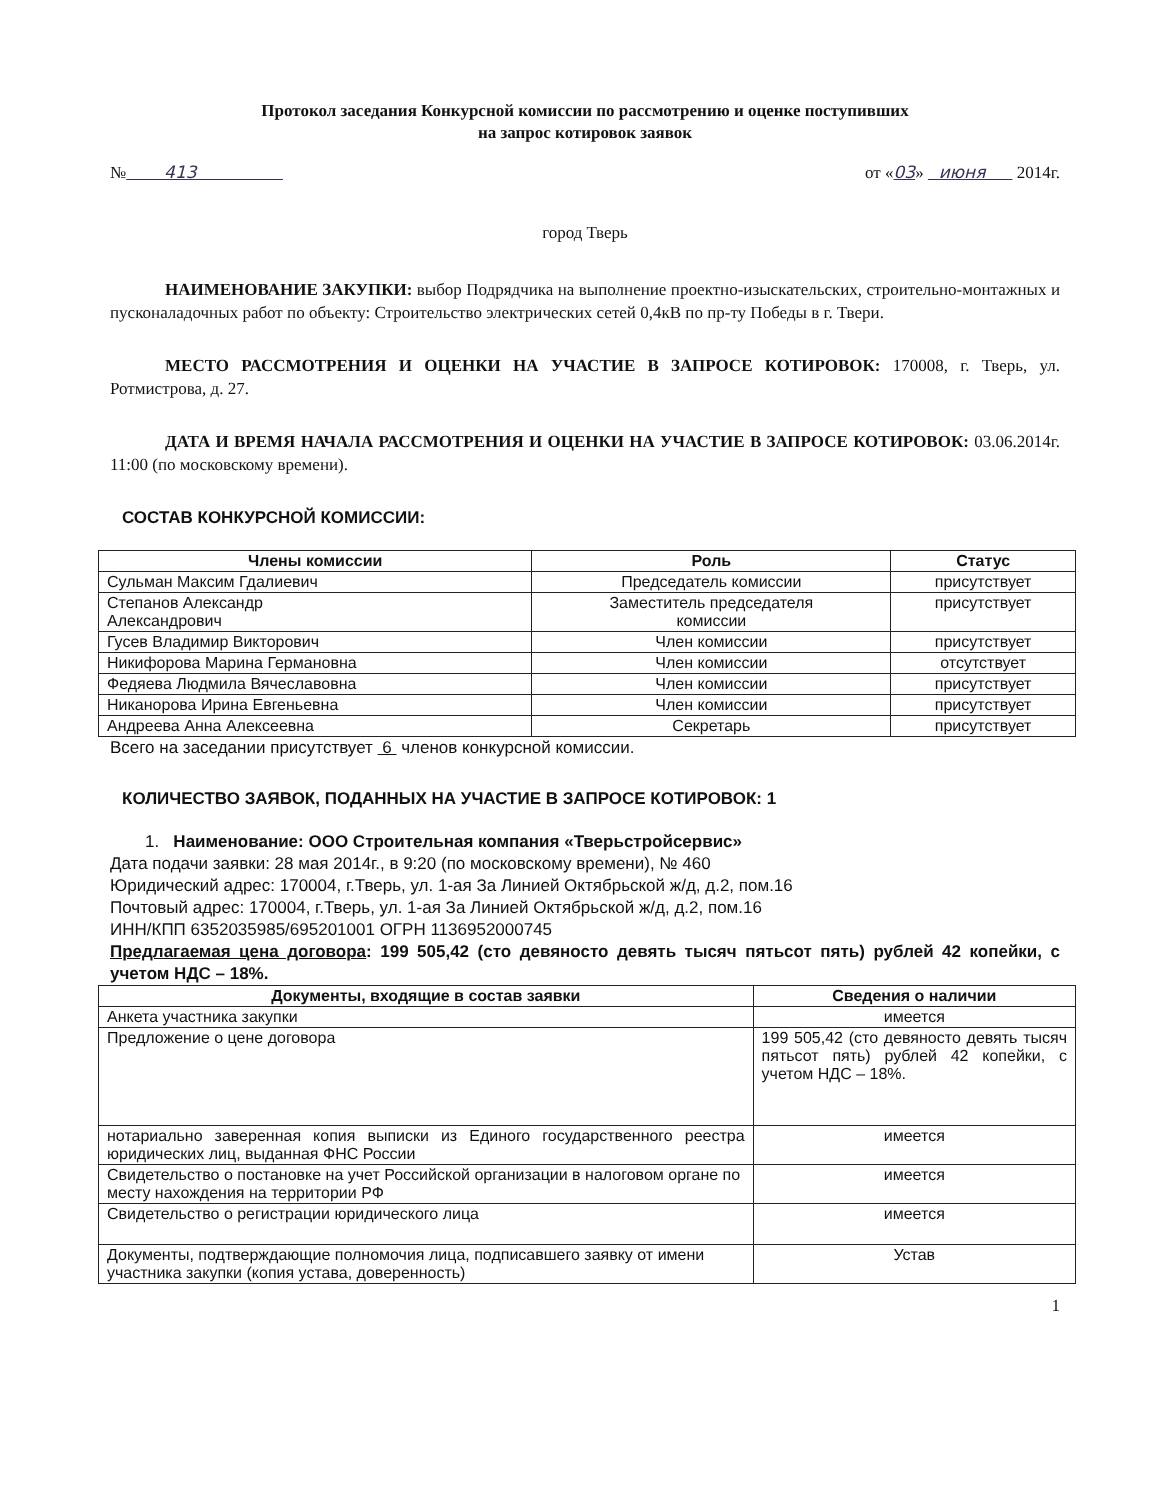Протокол заседания Конкурсной комиссии по рассмотрению и оценке поступивших
на запрос котировок заявок
№ 413 от «03» июня 2014г.
город Тверь
НАИМЕНОВАНИЕ ЗАКУПКИ: выбор Подрядчика на выполнение проектно-изыскательских, строительно-монтажных и пусконаладочных работ по объекту: Строительство электрических сетей 0,4кВ по пр-ту Победы в г. Твери.
МЕСТО РАССМОТРЕНИЯ И ОЦЕНКИ НА УЧАСТИЕ В ЗАПРОСЕ КОТИРОВОК: 170008, г. Тверь, ул. Ротмистрова, д. 27.
ДАТА И ВРЕМЯ НАЧАЛА РАССМОТРЕНИЯ И ОЦЕНКИ НА УЧАСТИЕ В ЗАПРОСЕ КОТИРОВОК: 03.06.2014г. 11:00 (по московскому времени).
СОСТАВ КОНКУРСНОЙ КОМИССИИ:
| Члены комиссии | Роль | Статус |
| --- | --- | --- |
| Сульман Максим Гдалиевич | Председатель комиссии | присутствует |
| Степанов Александр Александрович | Заместитель председателя комиссии | присутствует |
| Гусев Владимир Викторович | Член комиссии | присутствует |
| Никифорова Марина Германовна | Член комиссии | отсутствует |
| Федяева Людмила Вячеславовна | Член комиссии | присутствует |
| Никанорова Ирина Евгеньевна | Член комиссии | присутствует |
| Андреева Анна Алексеевна | Секретарь | присутствует |
Всего на заседании присутствует 6 членов конкурсной комиссии.
КОЛИЧЕСТВО ЗАЯВОК, ПОДАННЫХ НА УЧАСТИЕ В ЗАПРОСЕ КОТИРОВОК: 1
1. Наименование: ООО Строительная компания «Тверьстройсервис»
Дата подачи заявки: 28 мая 2014г., в 9:20 (по московскому времени), № 460
Юридический адрес: 170004, г.Тверь, ул. 1-ая За Линией Октябрьской ж/д, д.2, пом.16
Почтовый адрес: 170004, г.Тверь, ул. 1-ая За Линией Октябрьской ж/д, д.2, пом.16
ИНН/КПП 6352035985/695201001 ОГРН 1136952000745
Предлагаемая цена договора: 199 505,42 (сто девяносто девять тысяч пятьсот пять) рублей 42 копейки, с учетом НДС – 18%.
| Документы, входящие в состав заявки | Сведения о наличии |
| --- | --- |
| Анкета участника закупки | имеется |
| Предложение о цене договора | 199 505,42 (сто девяносто девять тысяч пятьсот пять) рублей 42 копейки, с учетом НДС – 18%. |
| нотариально заверенная копия выписки из Единого государственного реестра юридических лиц, выданная ФНС России | имеется |
| Свидетельство о постановке на учет Российской организации в налоговом органе по месту нахождения на территории РФ | имеется |
| Свидетельство о регистрации юридического лица | имеется |
| Документы, подтверждающие полномочия лица, подписавшего заявку от имени участника закупки (копия устава, доверенность) | Устав |
1